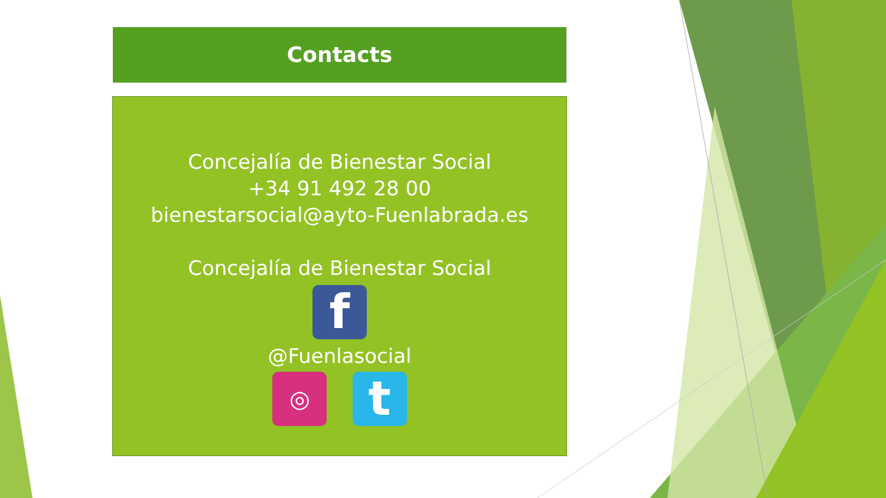Contacts
Concejalía de Bienestar Social
+34 91 492 28 00
bienestarsocial@ayto-Fuenlabrada.es
Concejalía de Bienestar Social
f
@Fuenlasocial
◎ t